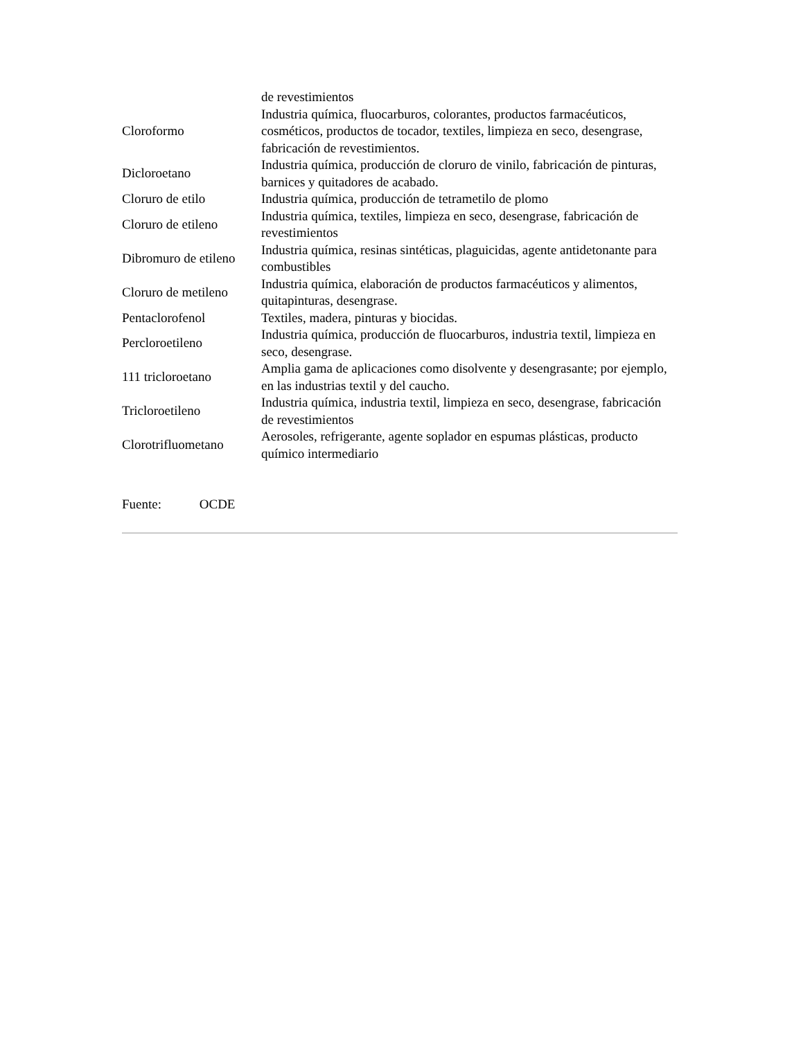| | de revestimientos |
| Cloroformo | Industria química, fluocarburos, colorantes, productos farmacéuticos, cosméticos, productos de tocador, textiles, limpieza en seco, desengrase, fabricación de revestimientos. |
| Dicloroetano | Industria química, producción de cloruro de vinilo, fabricación de pinturas, barnices y quitadores de acabado. |
| Cloruro de etilo | Industria química, producción de tetrametilo de plomo |
| Cloruro de etileno | Industria química, textiles, limpieza en seco, desengrase, fabricación de revestimientos |
| Dibromuro de etileno | Industria química, resinas sintéticas, plaguicidas, agente antidetonante para combustibles |
| Cloruro de metileno | Industria química, elaboración de productos farmacéuticos y alimentos, quitapinturas, desengrase. |
| Pentaclorofenol | Textiles, madera, pinturas y biocidas. |
| Percloroetileno | Industria química, producción de fluocarburos, industria textil, limpieza en seco, desengrase. |
| 111 tricloroetano | Amplia gama de aplicaciones como disolvente y desengrasante; por ejemplo, en las industrias textil y del caucho. |
| Tricloroetileno | Industria química, industria textil, limpieza en seco, desengrase, fabricación de revestimientos |
| Clorotrifluometano | Aerosoles, refrigerante, agente soplador en espumas plásticas, producto químico intermediario |
Fuente: OCDE